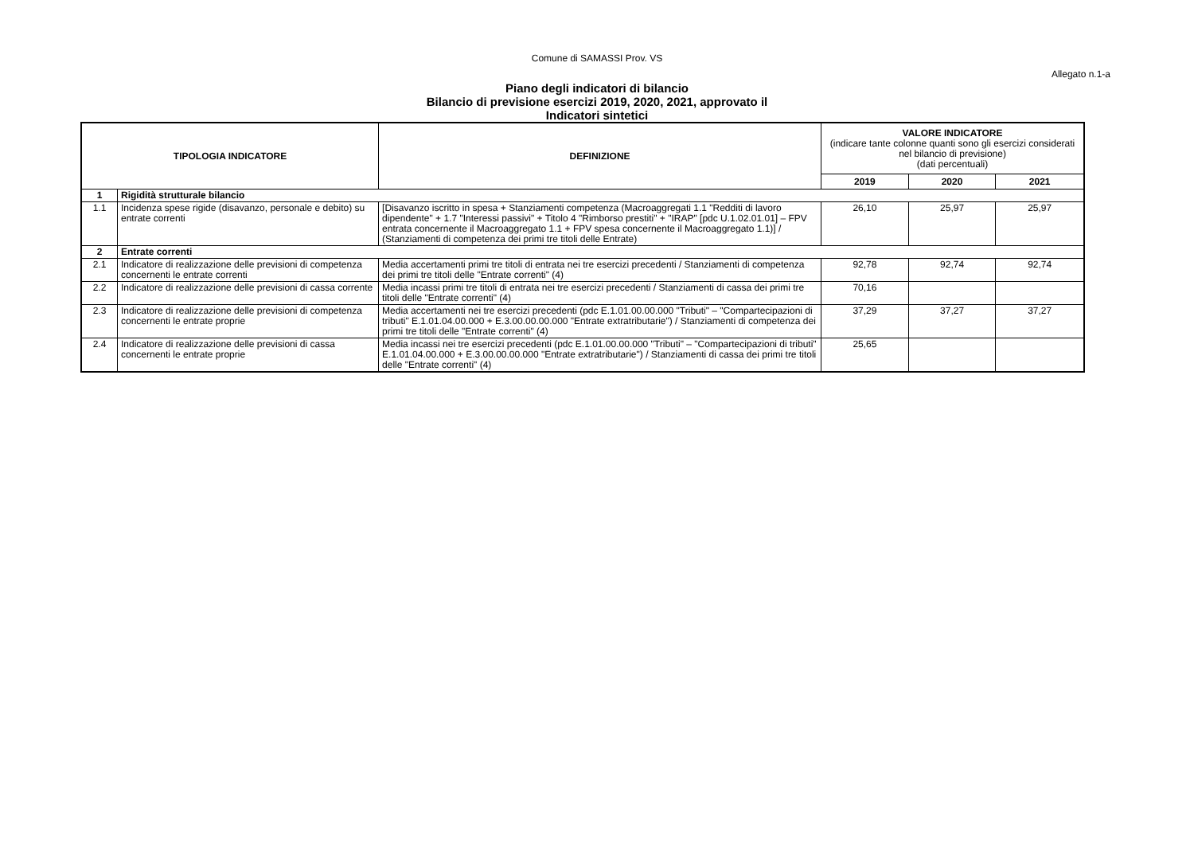Comune di SAMASSI Prov. VS
Allegato n.1-a
Piano degli indicatori di bilancio
Bilancio di previsione esercizi 2019, 2020, 2021, approvato il
Indicatori sintetici
| TIPOLOGIA INDICATORE | | DEFINIZIONE | VALORE INDICATORE (indicare tante colonne quanti sono gli esercizi considerati nel bilancio di previsione) (dati percentuali) | | |
| | | | 2019 | 2020 | 2021 |
| 1 | Rigidità strutturale bilancio | | | | |
| 1.1 | Incidenza spese rigide (disavanzo, personale e debito) su entrate correnti | [Disavanzo iscritto in spesa + Stanziamenti competenza (Macroaggregati 1.1 "Redditi di lavoro dipendente" + 1.7 "Interessi passivi" + Titolo 4 "Rimborso prestiti" + "IRAP" [pdc U.1.02.01.01] – FPV entrata concernente il Macroaggregato 1.1 + FPV spesa concernente il Macroaggregato 1.1)] / (Stanziamenti di competenza dei primi tre titoli delle Entrate) | 26,10 | 25,97 | 25,97 |
| 2 | Entrate correnti | | | | |
| 2.1 | Indicatore di realizzazione delle previsioni di competenza concernenti le entrate correnti | Media accertamenti primi tre titoli di entrata nei tre esercizi precedenti / Stanziamenti di competenza dei primi tre titoli delle "Entrate correnti" (4) | 92,78 | 92,74 | 92,74 |
| 2.2 | Indicatore di realizzazione delle previsioni di cassa corrente | Media incassi primi tre titoli di entrata nei tre esercizi precedenti / Stanziamenti di cassa dei primi tre titoli delle "Entrate correnti" (4) | 70,16 | | |
| 2.3 | Indicatore di realizzazione delle previsioni di competenza concernenti le entrate proprie | Media accertamenti nei tre esercizi precedenti (pdc E.1.01.00.00.000 "Tributi" – "Compartecipazioni di tributi" E.1.01.04.00.000 + E.3.00.00.00.000 "Entrate extratributarie") / Stanziamenti di competenza dei primi tre titoli delle "Entrate correnti" (4) | 37,29 | 37,27 | 37,27 |
| 2.4 | Indicatore di realizzazione delle previsioni di cassa concernenti le entrate proprie | Media incassi nei tre esercizi precedenti (pdc E.1.01.00.00.000 "Tributi" – "Compartecipazioni di tributi" E.1.01.04.00.000 + E.3.00.00.00.000 "Entrate extratributarie") / Stanziamenti di cassa dei primi tre titoli delle "Entrate correnti" (4) | 25,65 | | |